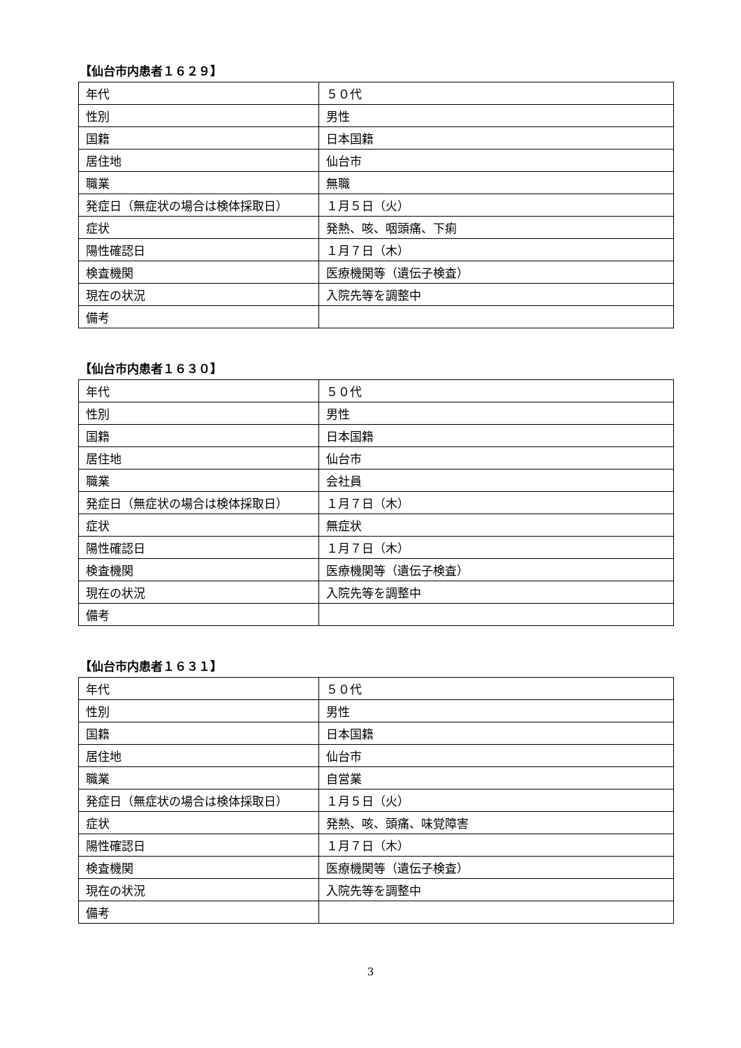【仙台市内患者１６２９】
| 年代 | ５０代 |
| 性別 | 男性 |
| 国籍 | 日本国籍 |
| 居住地 | 仙台市 |
| 職業 | 無職 |
| 発症日（無症状の場合は検体採取日） | １月５日（火） |
| 症状 | 発熱、咳、咽頭痛、下痢 |
| 陽性確認日 | １月７日（木） |
| 検査機関 | 医療機関等（遺伝子検査） |
| 現在の状況 | 入院先等を調整中 |
| 備考 | |
【仙台市内患者１６３０】
| 年代 | ５０代 |
| 性別 | 男性 |
| 国籍 | 日本国籍 |
| 居住地 | 仙台市 |
| 職業 | 会社員 |
| 発症日（無症状の場合は検体採取日） | １月７日（木） |
| 症状 | 無症状 |
| 陽性確認日 | １月７日（木） |
| 検査機関 | 医療機関等（遺伝子検査） |
| 現在の状況 | 入院先等を調整中 |
| 備考 | |
【仙台市内患者１６３１】
| 年代 | ５０代 |
| 性別 | 男性 |
| 国籍 | 日本国籍 |
| 居住地 | 仙台市 |
| 職業 | 自営業 |
| 発症日（無症状の場合は検体採取日） | １月５日（火） |
| 症状 | 発熱、咳、頭痛、味覚障害 |
| 陽性確認日 | １月７日（木） |
| 検査機関 | 医療機関等（遺伝子検査） |
| 現在の状況 | 入院先等を調整中 |
| 備考 | |
3